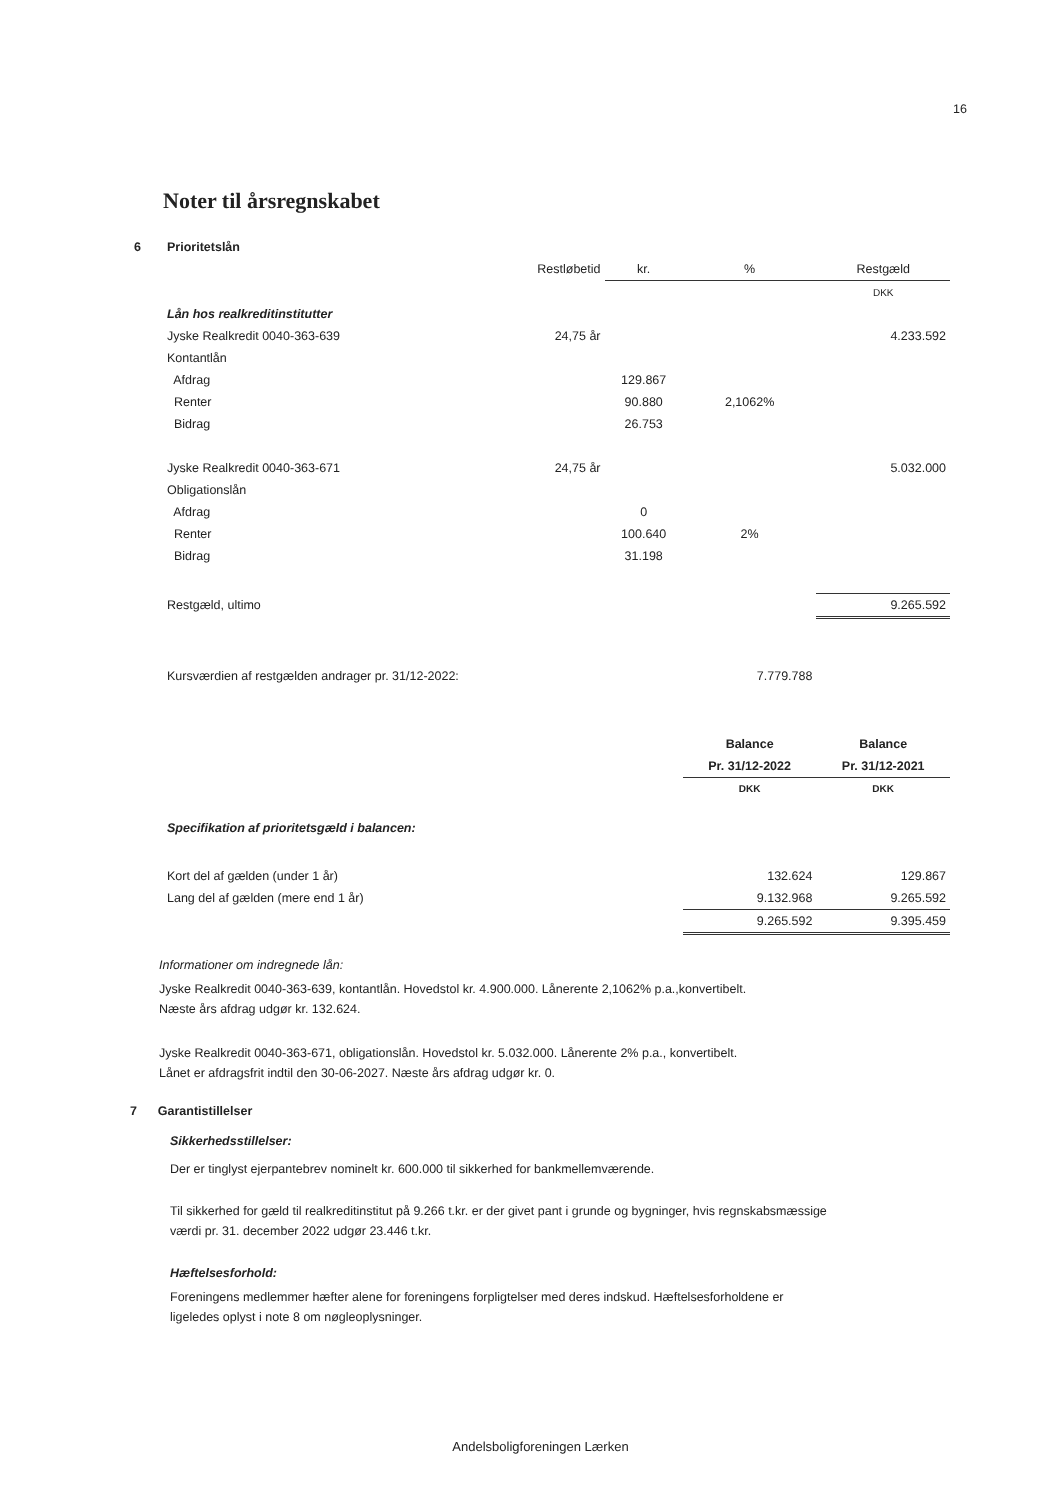16
Noter til årsregnskabet
| 6 | Prioritetslån | | | | |
| | | Restløbetid | kr. | % | Restgæld |
| | | | | | DKK |
| | Lån hos realkreditinstitutter | | | | |
| | Jyske Realkredit 0040-363-639 | 24,75 år | | | 4.233.592 |
| | Kontantlån | | | | |
| | Afdrag | | 129.867 | | |
| | Renter | | 90.880 | 2,1062% | |
| | Bidrag | | 26.753 | | |
| | Jyske Realkredit 0040-363-671 | 24,75 år | | | 5.032.000 |
| | Obligationslån | | | | |
| | Afdrag | | 0 | | |
| | Renter | | 100.640 | 2% | |
| | Bidrag | | 31.198 | | |
| | Restgæld, ultimo | | | | 9.265.592 |
| | Kursværdien af restgælden andrager pr. 31/12-2022: | | | 7.779.788 | |
| | | | | Balance | Balance |
| | | | | Pr. 31/12-2022 | Pr. 31/12-2021 |
| | | | | DKK | DKK |
| | Specifikation af prioritetsgæld i balancen: | | | | |
| | Kort del af gælden (under 1 år) | | | 132.624 | 129.867 |
| | Lang del af gælden (mere end 1 år) | | | 9.132.968 | 9.265.592 |
| | | | | 9.265.592 | 9.395.459 |
Informationer om indregnede lån:
Jyske Realkredit 0040-363-639, kontantlån. Hovedstol kr. 4.900.000. Lånerente 2,1062% p.a.,konvertibelt.
Næste års afdrag udgør kr. 132.624.
Jyske Realkredit 0040-363-671, obligationslån. Hovedstol kr. 5.032.000. Lånerente 2% p.a., konvertibelt.
Lånet er afdragsfrit indtil den 30-06-2027. Næste års afdrag udgør kr. 0.
7 Garantistillelser
Sikkerhedsstillelser:
Der er tinglyst ejerpantebrev nominelt kr. 600.000 til sikkerhed for bankmellemværende.
Til sikkerhed for gæld til realkreditinstitut på 9.266 t.kr. er der givet pant i grunde og bygninger, hvis regnskabsmæssige
værdi pr. 31. december 2022 udgør 23.446 t.kr.
Hæftelsesforhold:
Foreningens medlemmer hæfter alene for foreningens forpligtelser med deres indskud. Hæftelsesforholdene er
ligeledes oplyst i note 8 om nøgleoplysninger.
Andelsboligforeningen Lærken